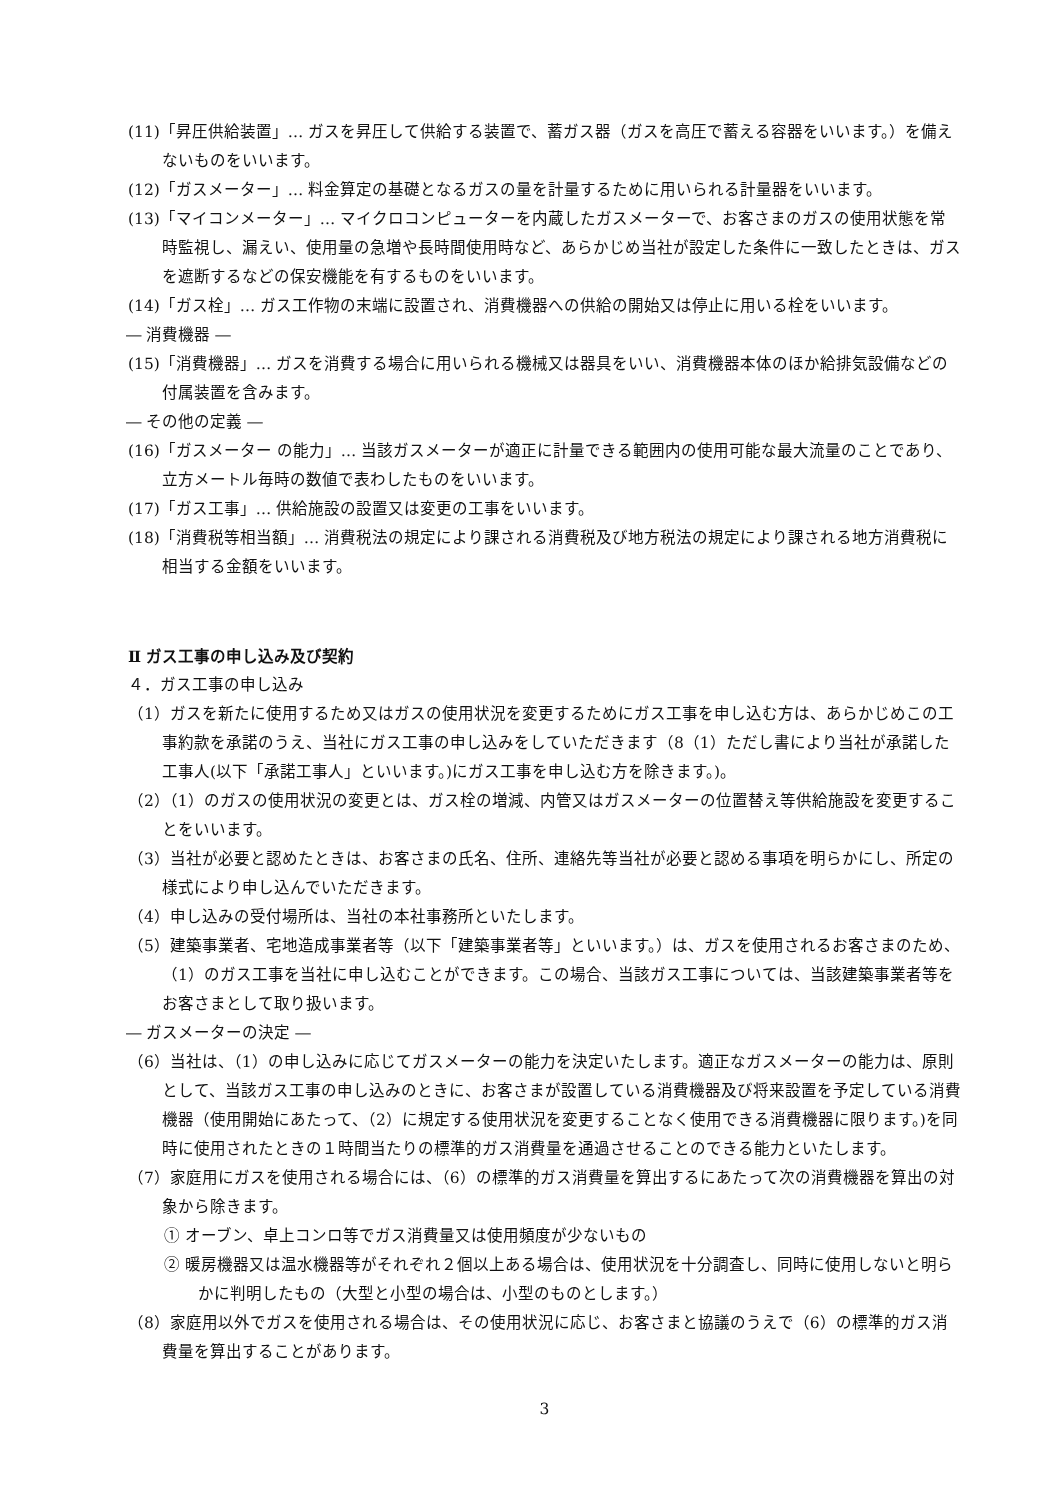(11)「昇圧供給装置」… ガスを昇圧して供給する装置で、蓄ガス器（ガスを高圧で蓄える容器をいいます。）を備えないものをいいます。
(12)「ガスメーター」… 料金算定の基礎となるガスの量を計量するために用いられる計量器をいいます。
(13)「マイコンメーター」… マイクロコンピューターを内蔵したガスメーターで、お客さまのガスの使用状態を常時監視し、漏えい、使用量の急増や長時間使用時など、あらかじめ当社が設定した条件に一致したときは、ガスを遮断するなどの保安機能を有するものをいいます。
(14)「ガス栓」… ガス工作物の末端に設置され、消費機器への供給の開始又は停止に用いる栓をいいます。
― 消費機器 ―
(15)「消費機器」… ガスを消費する場合に用いられる機械又は器具をいい、消費機器本体のほか給排気設備などの付属装置を含みます。
― その他の定義 ―
(16)「ガスメーター の能力」… 当該ガスメーターが適正に計量できる範囲内の使用可能な最大流量のことであり、立方メートル毎時の数値で表わしたものをいいます。
(17)「ガス工事」… 供給施設の設置又は変更の工事をいいます。
(18)「消費税等相当額」… 消費税法の規定により課される消費税及び地方税法の規定により課される地方消費税に相当する金額をいいます。
Ⅱ ガス工事の申し込み及び契約
４．ガス工事の申し込み
（1）ガスを新たに使用するため又はガスの使用状況を変更するためにガス工事を申し込む方は、あらかじめこの工事約款を承諾のうえ、当社にガス工事の申し込みをしていただきます（8（1）ただし書により当社が承諾した工事人(以下「承諾工事人」といいます。)にガス工事を申し込む方を除きます。)。
（2）（1）のガスの使用状況の変更とは、ガス栓の増減、内管又はガスメーターの位置替え等供給施設を変更することをいいます。
（3）当社が必要と認めたときは、お客さまの氏名、住所、連絡先等当社が必要と認める事項を明らかにし、所定の様式により申し込んでいただきます。
（4）申し込みの受付場所は、当社の本社事務所といたします。
（5）建築事業者、宅地造成事業者等（以下「建築事業者等」といいます。）は、ガスを使用されるお客さまのため、（1）のガス工事を当社に申し込むことができます。この場合、当該ガス工事については、当該建築事業者等をお客さまとして取り扱います。
― ガスメーターの決定 ―
（6）当社は、（1）の申し込みに応じてガスメーターの能力を決定いたします。適正なガスメーターの能力は、原則として、当該ガス工事の申し込みのときに、お客さまが設置している消費機器及び将来設置を予定している消費機器（使用開始にあたって、（2）に規定する使用状況を変更することなく使用できる消費機器に限ります。)を同時に使用されたときの１時間当たりの標準的ガス消費量を通過させることのできる能力といたします。
（7）家庭用にガスを使用される場合には、（6）の標準的ガス消費量を算出するにあたって次の消費機器を算出の対象から除きます。
① オーブン、卓上コンロ等でガス消費量又は使用頻度が少ないもの
② 暖房機器又は温水機器等がそれぞれ２個以上ある場合は、使用状況を十分調査し、同時に使用しないと明らかに判明したもの（大型と小型の場合は、小型のものとします。）
（8）家庭用以外でガスを使用される場合は、その使用状況に応じ、お客さまと協議のうえで（6）の標準的ガス消費量を算出することがあります。
3